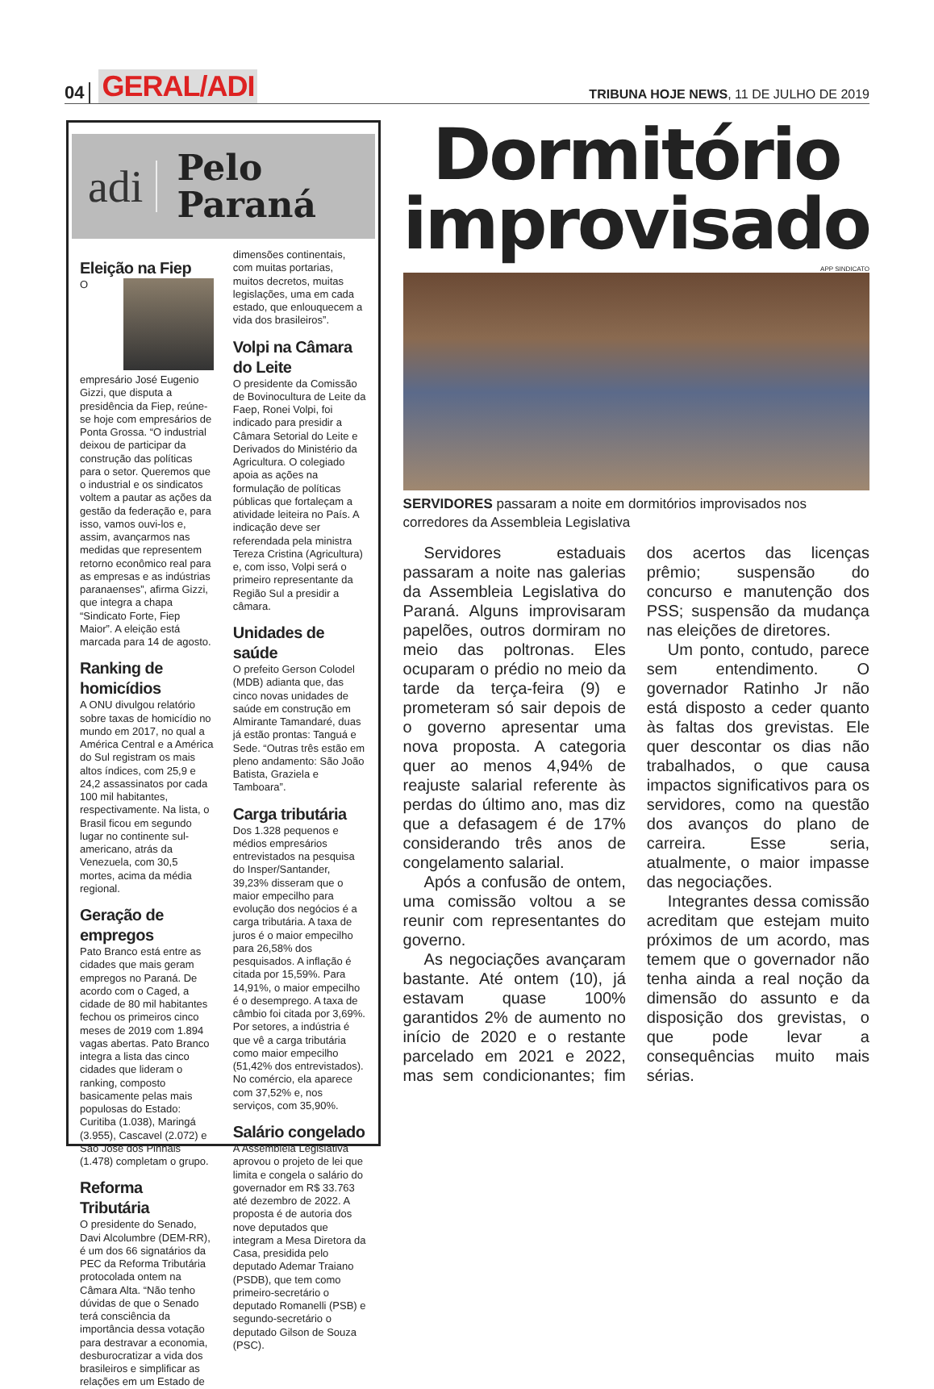04 GERAL/ADI
TRIBUNA HOJE NEWS, 11 DE JULHO DE 2019
adi
Pelo
Paraná
Eleição na Fiep
O empresário José Eugenio Gizzi, que disputa a presidência da Fiep, reúne-se hoje com empresários de Ponta Grossa. “O industrial deixou de participar da construção das políticas para o setor. Queremos que o industrial e os sindicatos voltem a pautar as ações da gestão da federação e, para isso, vamos ouvi-los e, assim, avançarmos nas medidas que representem retorno econômico real para as empresas e as indústrias paranaenses”, afirma Gizzi, que integra a chapa “Sindicato Forte, Fiep Maior”. A eleição está marcada para 14 de agosto.
Ranking de homicídios
A ONU divulgou relatório sobre taxas de homicídio no mundo em 2017, no qual a América Central e a América do Sul registram os mais altos índices, com 25,9 e 24,2 assassinatos por cada 100 mil habitantes, respectivamente. Na lista, o Brasil ficou em segundo lugar no continente sul-americano, atrás da Venezuela, com 30,5 mortes, acima da média regional.
Geração de empregos
Pato Branco está entre as cidades que mais geram empregos no Paraná. De acordo com o Caged, a cidade de 80 mil habitantes fechou os primeiros cinco meses de 2019 com 1.894 vagas abertas. Pato Branco integra a lista das cinco cidades que lideram o ranking, composto basicamente pelas mais populosas do Estado: Curitiba (1.038), Maringá (3.955), Cascavel (2.072) e São José dos Pinhais (1.478) completam o grupo.
Reforma Tributária
O presidente do Senado, Davi Alcolumbre (DEM-RR), é um dos 66 signatários da PEC da Reforma Tributária protocolada ontem na Câmara Alta. “Não tenho dúvidas de que o Senado terá consciência da importância dessa votação para destravar a economia, desburocratizar a vida dos brasileiros e simplificar as relações em um Estado de
dimensões continentais, com muitas portarias, muitos decretos, muitas legislações, uma em cada estado, que enlouquecem a vida dos brasileiros”.
Volpi na Câmara do Leite
O presidente da Comissão de Bovinocultura de Leite da Faep, Ronei Volpi, foi indicado para presidir a Câmara Setorial do Leite e Derivados do Ministério da Agricultura. O colegiado apoia as ações na formulação de políticas públicas que fortaleçam a atividade leiteira no País. A indicação deve ser referendada pela ministra Tereza Cristina (Agricultura) e, com isso, Volpi será o primeiro representante da Região Sul a presidir a câmara.
Unidades de saúde
O prefeito Gerson Colodel (MDB) adianta que, das cinco novas unidades de saúde em construção em Almirante Tamandaré, duas já estão prontas: Tanguá e Sede. “Outras três estão em pleno andamento: São João Batista, Graziela e Tamboara”.
Carga tributária
Dos 1.328 pequenos e médios empresários entrevistados na pesquisa do Insper/Santander, 39,23% disseram que o maior empecilho para evolução dos negócios é a carga tributária. A taxa de juros é o maior empecilho para 26,58% dos pesquisados. A inflação é citada por 15,59%. Para 14,91%, o maior empecilho é o desemprego. A taxa de câmbio foi citada por 3,69%. Por setores, a indústria é que vê a carga tributária como maior empecilho (51,42% dos entrevistados). No comércio, ela aparece com 37,52% e, nos serviços, com 35,90%.
Salário congelado
A Assembleia Legislativa aprovou o projeto de lei que limita e congela o salário do governador em R$ 33.763 até dezembro de 2022. A proposta é de autoria dos nove deputados que integram a Mesa Diretora da Casa, presidida pelo deputado Ademar Traiano (PSDB), que tem como primeiro-secretário o deputado Romanelli (PSB) e segundo-secretário o deputado Gilson de Souza (PSC).
Dormitório improvisado
APP SINDICATO
SERVIDORES passaram a noite em dormitórios improvisados nos corredores da Assembleia Legislativa
Servidores estaduais passaram a noite nas galerias da Assembleia Legislativa do Paraná. Alguns improvisaram papelões, outros dormiram no meio das poltronas. Eles ocuparam o prédio no meio da tarde da terça-feira (9) e prometeram só sair depois de o governo apresentar uma nova proposta. A categoria quer ao menos 4,94% de reajuste salarial referente às perdas do último ano, mas diz que a defasagem é de 17% considerando três anos de congelamento salarial.
Após a confusão de ontem, uma comissão voltou a se reunir com representantes do governo.
As negociações avançaram bastante. Até ontem (10), já estavam quase 100% garantidos 2% de aumento no início de 2020 e o restante parcelado em 2021 e 2022, mas sem condicionantes; fim dos acertos das licenças prêmio; suspensão do concurso e manutenção dos PSS; suspensão da mudança nas eleições de diretores.
Um ponto, contudo, parece sem entendimento. O governador Ratinho Jr não está disposto a ceder quanto às faltas dos grevistas. Ele quer descontar os dias não trabalhados, o que causa impactos significativos para os servidores, como na questão dos avanços do plano de carreira. Esse seria, atualmente, o maior impasse das negociações.
Integrantes dessa comissão acreditam que estejam muito próximos de um acordo, mas temem que o governador não tenha ainda a real noção da dimensão do assunto e da disposição dos grevistas, o que pode levar a consequências muito mais sérias.